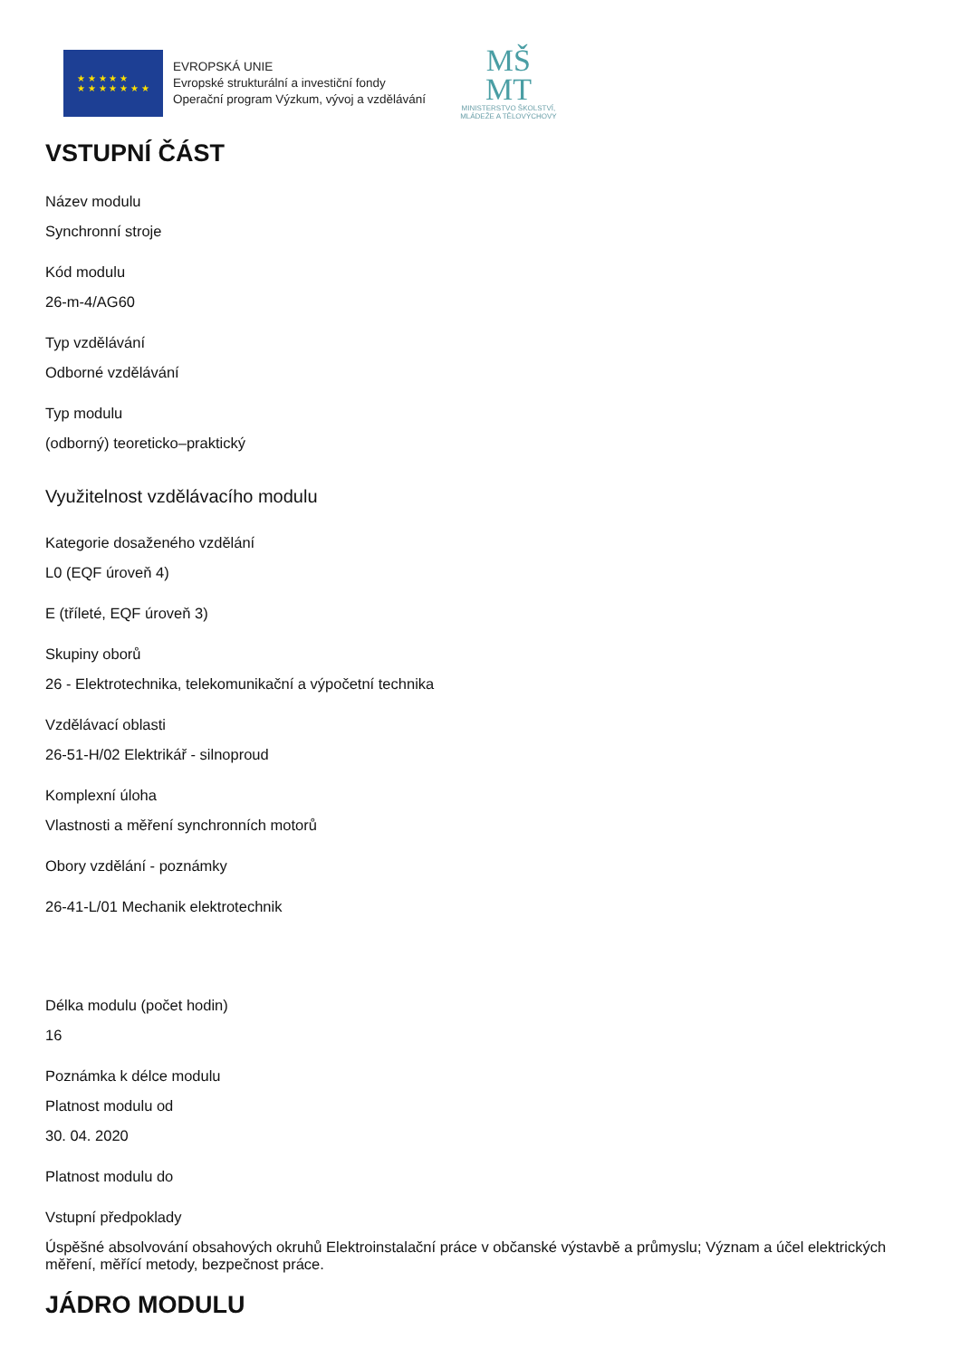★ ★ ★ ★ ★
★ ★ ★ ★ ★ ★ ★
EVROPSKÁ UNIE
Evropské strukturální a investiční fondy
Operační program Výzkum, vývoj a vzdělávání
MŠ
MT
MINISTERSTVO ŠKOLSTVÍ,
MLÁDEŽE A TĚLOVÝCHOVY
VSTUPNÍ ČÁST
Název modulu
Synchronní stroje
Kód modulu
26-m-4/AG60
Typ vzdělávání
Odborné vzdělávání
Typ modulu
(odborný) teoreticko–praktický
Využitelnost vzdělávacího modulu
Kategorie dosaženého vzdělání
L0 (EQF úroveň 4)
E (tříleté, EQF úroveň 3)
Skupiny oborů
26 - Elektrotechnika, telekomunikační a výpočetní technika
Vzdělávací oblasti
26-51-H/02 Elektrikář - silnoproud
Komplexní úloha
Vlastnosti a měření synchronních motorů
Obory vzdělání - poznámky
26-41-L/01 Mechanik elektrotechnik
Délka modulu (počet hodin)
16
Poznámka k délce modulu
Platnost modulu od
30. 04. 2020
Platnost modulu do
Vstupní předpoklady
Úspěšné absolvování obsahových okruhů Elektroinstalační práce v občanské výstavbě a průmyslu; Význam a účel elektrických měření, měřící metody, bezpečnost práce.
JÁDRO MODULU